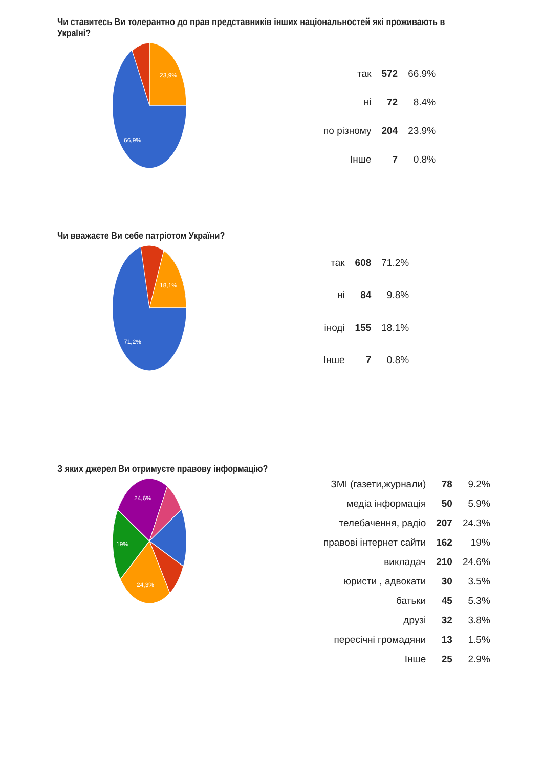Чи ставитесь Ви толерантно до прав представників інших національностей які проживають в Україні?
23,9%
66,9%
| так | 572 | 66.9% |
| ні | 72 | 8.4% |
| по різному | 204 | 23.9% |
| Інше | 7 | 0.8% |
Чи вважаєте Ви себе патріотом України?
18,1%
71,2%
| так | 608 | 71.2% |
| ні | 84 | 9.8% |
| іноді | 155 | 18.1% |
| Інше | 7 | 0.8% |
З яких джерел Ви отримуєте правову інформацію?
24,6%
19%
24,3%
| ЗМІ (газети,журнали) | 78 | 9.2% |
| медіа інформація | 50 | 5.9% |
| телебачення, радіо | 207 | 24.3% |
| правові інтернет сайти | 162 | 19% |
| викладач | 210 | 24.6% |
| юристи , адвокати | 30 | 3.5% |
| батьки | 45 | 5.3% |
| друзі | 32 | 3.8% |
| пересічні громадяни | 13 | 1.5% |
| Інше | 25 | 2.9% |